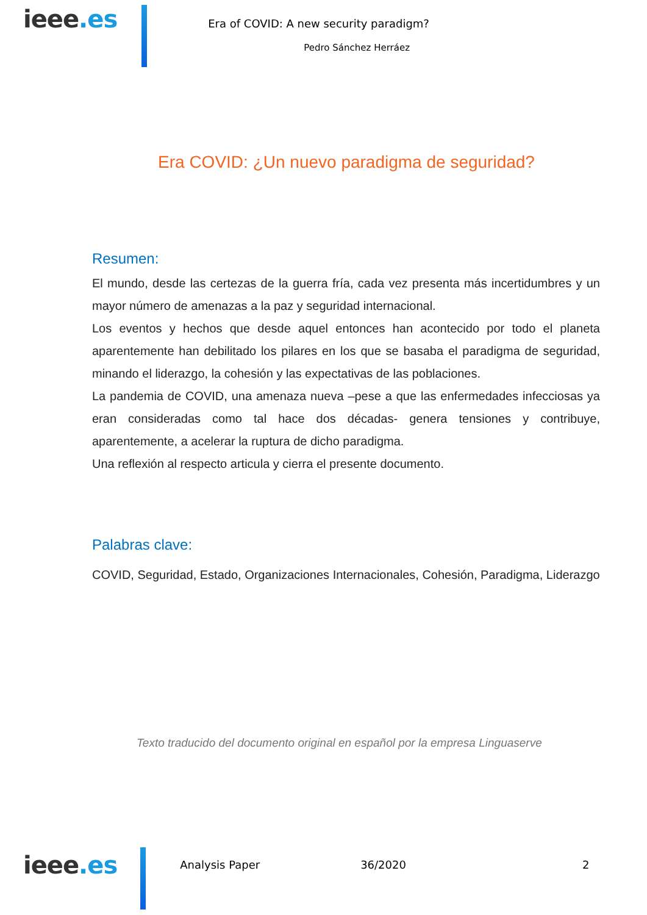ieee.es
Era of COVID: A new security paradigm?
Pedro Sánchez Herráez
Era COVID: ¿Un nuevo paradigma de seguridad?
Resumen:
El mundo, desde las certezas de la guerra fría, cada vez presenta más incertidumbres y un mayor número de amenazas a la paz y seguridad internacional.
Los eventos y hechos que desde aquel entonces han acontecido por todo el planeta aparentemente han debilitado los pilares en los que se basaba el paradigma de seguridad, minando el liderazgo, la cohesión y las expectativas de las poblaciones.
La pandemia de COVID, una amenaza nueva –pese a que las enfermedades infecciosas ya eran consideradas como tal hace dos décadas- genera tensiones y contribuye, aparentemente, a acelerar la ruptura de dicho paradigma.
Una reflexión al respecto articula y cierra el presente documento.
Palabras clave:
COVID, Seguridad, Estado, Organizaciones Internacionales, Cohesión, Paradigma, Liderazgo
Texto traducido del documento original en español por la empresa Linguaserve
ieee.es
Analysis Paper 36/2020 2